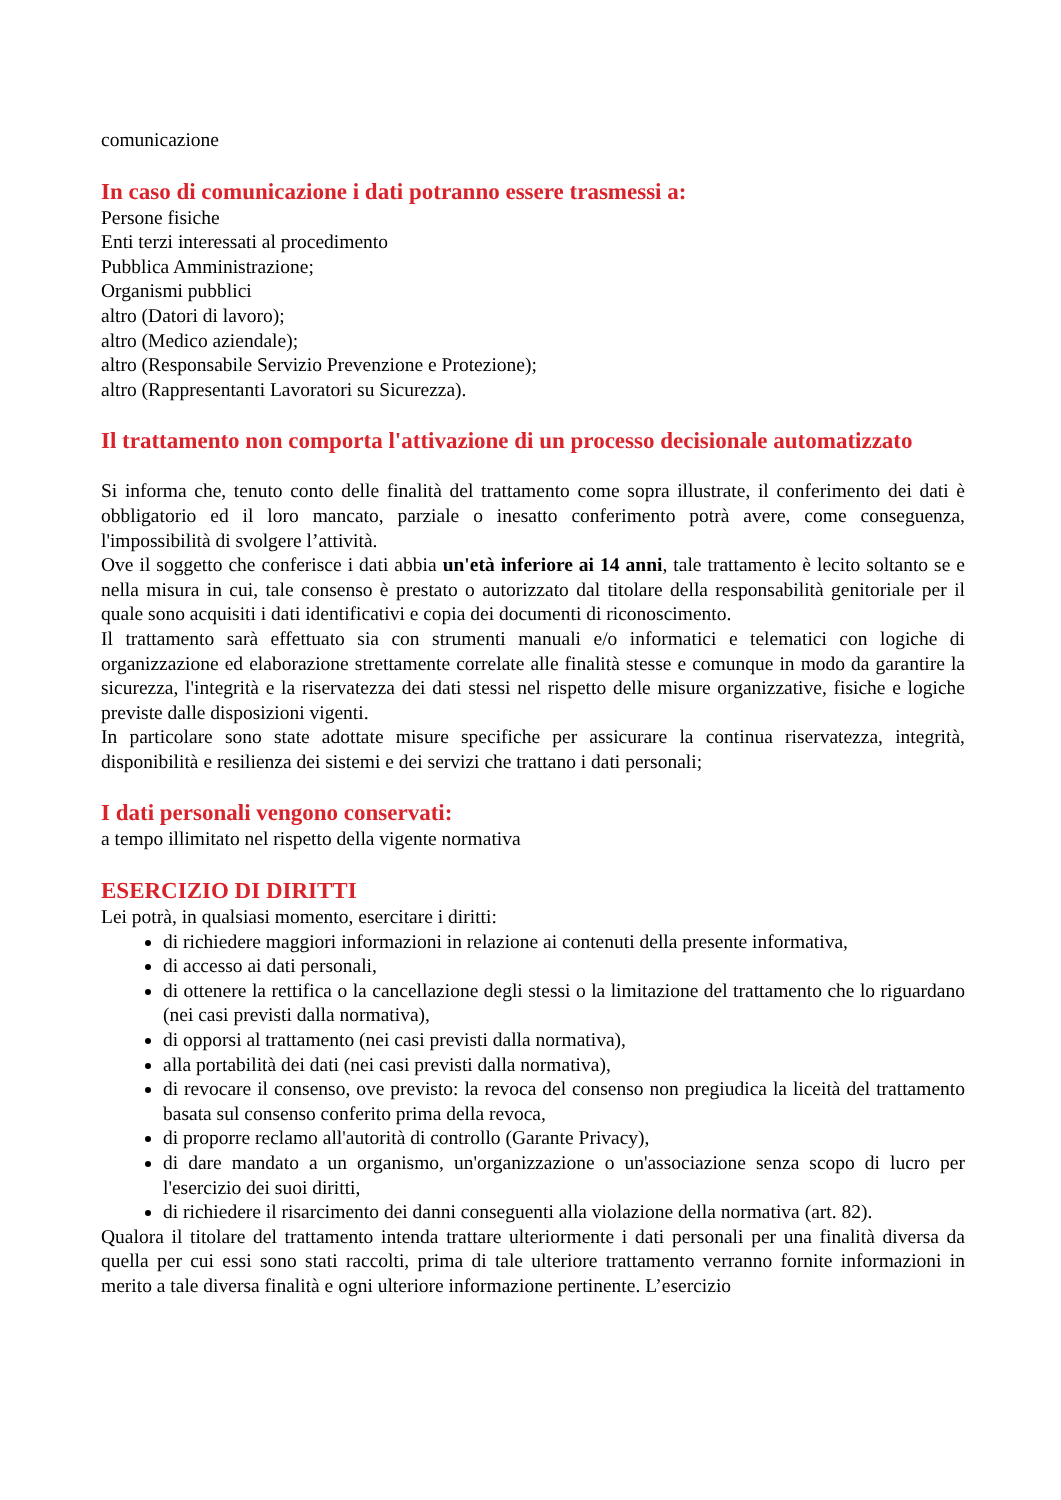comunicazione
In caso di comunicazione i dati potranno essere trasmessi a:
Persone fisiche
Enti terzi interessati al procedimento
Pubblica Amministrazione;
Organismi pubblici
altro (Datori di lavoro);
altro (Medico aziendale);
altro (Responsabile Servizio Prevenzione e Protezione);
altro (Rappresentanti Lavoratori su Sicurezza).
Il trattamento non comporta l'attivazione di un processo decisionale automatizzato
Si informa che, tenuto conto delle finalità del trattamento come sopra illustrate, il conferimento dei dati è obbligatorio ed il loro mancato, parziale o inesatto conferimento potrà avere, come conseguenza, l'impossibilità di svolgere l’attività.
Ove il soggetto che conferisce i dati abbia un'età inferiore ai 14 anni, tale trattamento è lecito soltanto se e nella misura in cui, tale consenso è prestato o autorizzato dal titolare della responsabilità genitoriale per il quale sono acquisiti i dati identificativi e copia dei documenti di riconoscimento.
Il trattamento sarà effettuato sia con strumenti manuali e/o informatici e telematici con logiche di organizzazione ed elaborazione strettamente correlate alle finalità stesse e comunque in modo da garantire la sicurezza, l'integrità e la riservatezza dei dati stessi nel rispetto delle misure organizzative, fisiche e logiche previste dalle disposizioni vigenti.
In particolare sono state adottate misure specifiche per assicurare la continua riservatezza, integrità, disponibilità e resilienza dei sistemi e dei servizi che trattano i dati personali;
I dati personali vengono conservati:
a tempo illimitato nel rispetto della vigente normativa
ESERCIZIO DI DIRITTI
Lei potrà, in qualsiasi momento, esercitare i diritti:
di richiedere maggiori informazioni in relazione ai contenuti della presente informativa,
di accesso ai dati personali,
di ottenere la rettifica o la cancellazione degli stessi o la limitazione del trattamento che lo riguardano (nei casi previsti dalla normativa),
di opporsi al trattamento (nei casi previsti dalla normativa),
alla portabilità dei dati (nei casi previsti dalla normativa),
di revocare il consenso, ove previsto: la revoca del consenso non pregiudica la liceità del trattamento basata sul consenso conferito prima della revoca,
di proporre reclamo all'autorità di controllo (Garante Privacy),
di dare mandato a un organismo, un'organizzazione o un'associazione senza scopo di lucro per l'esercizio dei suoi diritti,
di richiedere il risarcimento dei danni conseguenti alla violazione della normativa (art. 82).
Qualora il titolare del trattamento intenda trattare ulteriormente i dati personali per una finalità diversa da quella per cui essi sono stati raccolti, prima di tale ulteriore trattamento verranno fornite informazioni in merito a tale diversa finalità e ogni ulteriore informazione pertinente. L’esercizio